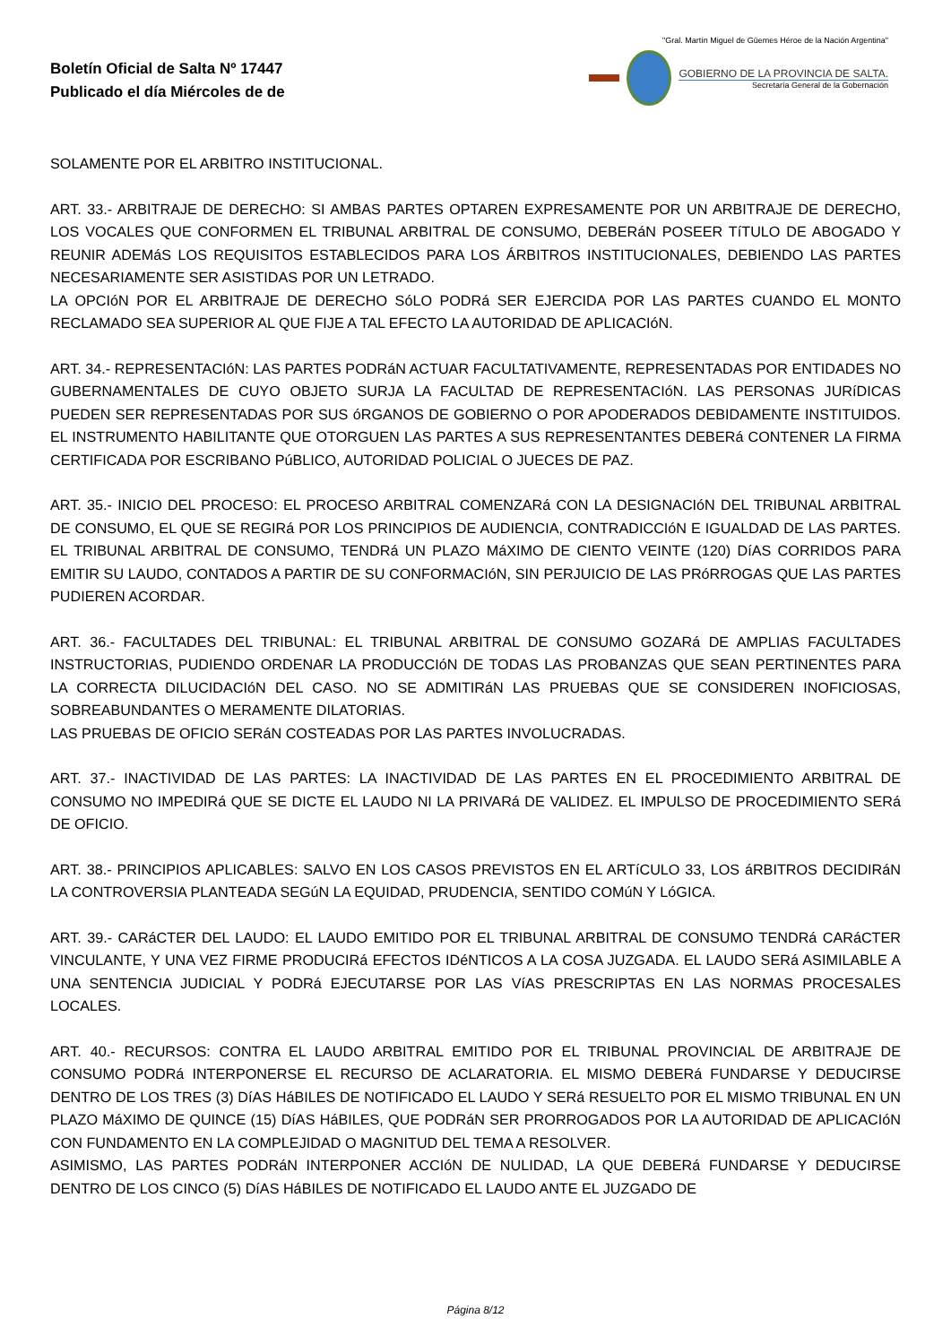Boletín Oficial de Salta Nº 17447
Publicado el día Miércoles de de
"Gral. Martín Miguel de Güemes Héroe de la Nación Argentina"
GOBIERNO DE LA PROVINCIA DE SALTA.
Secretaría General de la Gobernación
SOLAMENTE POR EL ARBITRO INSTITUCIONAL.
ART. 33.- ARBITRAJE DE DERECHO: SI AMBAS PARTES OPTAREN EXPRESAMENTE POR UN ARBITRAJE DE DERECHO, LOS VOCALES QUE CONFORMEN EL TRIBUNAL ARBITRAL DE CONSUMO, DEBERáN POSEER TíTULO DE ABOGADO Y REUNIR ADEMáS LOS REQUISITOS ESTABLECIDOS PARA LOS ÁRBITROS INSTITUCIONALES, DEBIENDO LAS PARTES NECESARIAMENTE SER ASISTIDAS POR UN LETRADO.
LA OPCIóN POR EL ARBITRAJE DE DERECHO SóLO PODRá SER EJERCIDA POR LAS PARTES CUANDO EL MONTO RECLAMADO SEA SUPERIOR AL QUE FIJE A TAL EFECTO LA AUTORIDAD DE APLICACIóN.
ART. 34.- REPRESENTACIóN: LAS PARTES PODRáN ACTUAR FACULTATIVAMENTE, REPRESENTADAS POR ENTIDADES NO GUBERNAMENTALES DE CUYO OBJETO SURJA LA FACULTAD DE REPRESENTACIóN. LAS PERSONAS JURíDICAS PUEDEN SER REPRESENTADAS POR SUS óRGANOS DE GOBIERNO O POR APODERADOS DEBIDAMENTE INSTITUIDOS. EL INSTRUMENTO HABILITANTE QUE OTORGUEN LAS PARTES A SUS REPRESENTANTES DEBERá CONTENER LA FIRMA CERTIFICADA POR ESCRIBANO PúBLICO, AUTORIDAD POLICIAL O JUECES DE PAZ.
ART. 35.- INICIO DEL PROCESO: EL PROCESO ARBITRAL COMENZARá CON LA DESIGNACIóN DEL TRIBUNAL ARBITRAL DE CONSUMO, EL QUE SE REGIRá POR LOS PRINCIPIOS DE AUDIENCIA, CONTRADICCIóN E IGUALDAD DE LAS PARTES. EL TRIBUNAL ARBITRAL DE CONSUMO, TENDRá UN PLAZO MáXIMO DE CIENTO VEINTE (120) DíAS CORRIDOS PARA EMITIR SU LAUDO, CONTADOS A PARTIR DE SU CONFORMACIóN, SIN PERJUICIO DE LAS PRóRROGAS QUE LAS PARTES PUDIEREN ACORDAR.
ART. 36.- FACULTADES DEL TRIBUNAL: EL TRIBUNAL ARBITRAL DE CONSUMO GOZARá DE AMPLIAS FACULTADES INSTRUCTORIAS, PUDIENDO ORDENAR LA PRODUCCIóN DE TODAS LAS PROBANZAS QUE SEAN PERTINENTES PARA LA CORRECTA DILUCIDACIóN DEL CASO. NO SE ADMITIRáN LAS PRUEBAS QUE SE CONSIDEREN INOFICIOSAS, SOBREABUNDANTES O MERAMENTE DILATORIAS.
LAS PRUEBAS DE OFICIO SERáN COSTEADAS POR LAS PARTES INVOLUCRADAS.
ART. 37.- INACTIVIDAD DE LAS PARTES: LA INACTIVIDAD DE LAS PARTES EN EL PROCEDIMIENTO ARBITRAL DE CONSUMO NO IMPEDIRá QUE SE DICTE EL LAUDO NI LA PRIVARá DE VALIDEZ. EL IMPULSO DE PROCEDIMIENTO SERá DE OFICIO.
ART. 38.- PRINCIPIOS APLICABLES: SALVO EN LOS CASOS PREVISTOS EN EL ARTíCULO 33, LOS áRBITROS DECIDIRáN LA CONTROVERSIA PLANTEADA SEGúN LA EQUIDAD, PRUDENCIA, SENTIDO COMúN Y LóGICA.
ART. 39.- CARáCTER DEL LAUDO: EL LAUDO EMITIDO POR EL TRIBUNAL ARBITRAL DE CONSUMO TENDRá CARáCTER VINCULANTE, Y UNA VEZ FIRME PRODUCIRá EFECTOS IDéNTICOS A LA COSA JUZGADA. EL LAUDO SERá ASIMILABLE A UNA SENTENCIA JUDICIAL Y PODRá EJECUTARSE POR LAS VíAS PRESCRIPTAS EN LAS NORMAS PROCESALES LOCALES.
ART. 40.- RECURSOS: CONTRA EL LAUDO ARBITRAL EMITIDO POR EL TRIBUNAL PROVINCIAL DE ARBITRAJE DE CONSUMO PODRá INTERPONERSE EL RECURSO DE ACLARATORIA. EL MISMO DEBERá FUNDARSE Y DEDUCIRSE DENTRO DE LOS TRES (3) DíAS HáBILES DE NOTIFICADO EL LAUDO Y SERá RESUELTO POR EL MISMO TRIBUNAL EN UN PLAZO MáXIMO DE QUINCE (15) DíAS HáBILES, QUE PODRáN SER PRORROGADOS POR LA AUTORIDAD DE APLICACIóN CON FUNDAMENTO EN LA COMPLEJIDAD O MAGNITUD DEL TEMA A RESOLVER.
ASIMISMO, LAS PARTES PODRáN INTERPONER ACCIóN DE NULIDAD, LA QUE DEBERá FUNDARSE Y DEDUCIRSE DENTRO DE LOS CINCO (5) DíAS HáBILES DE NOTIFICADO EL LAUDO ANTE EL JUZGADO DE
Página 8/12